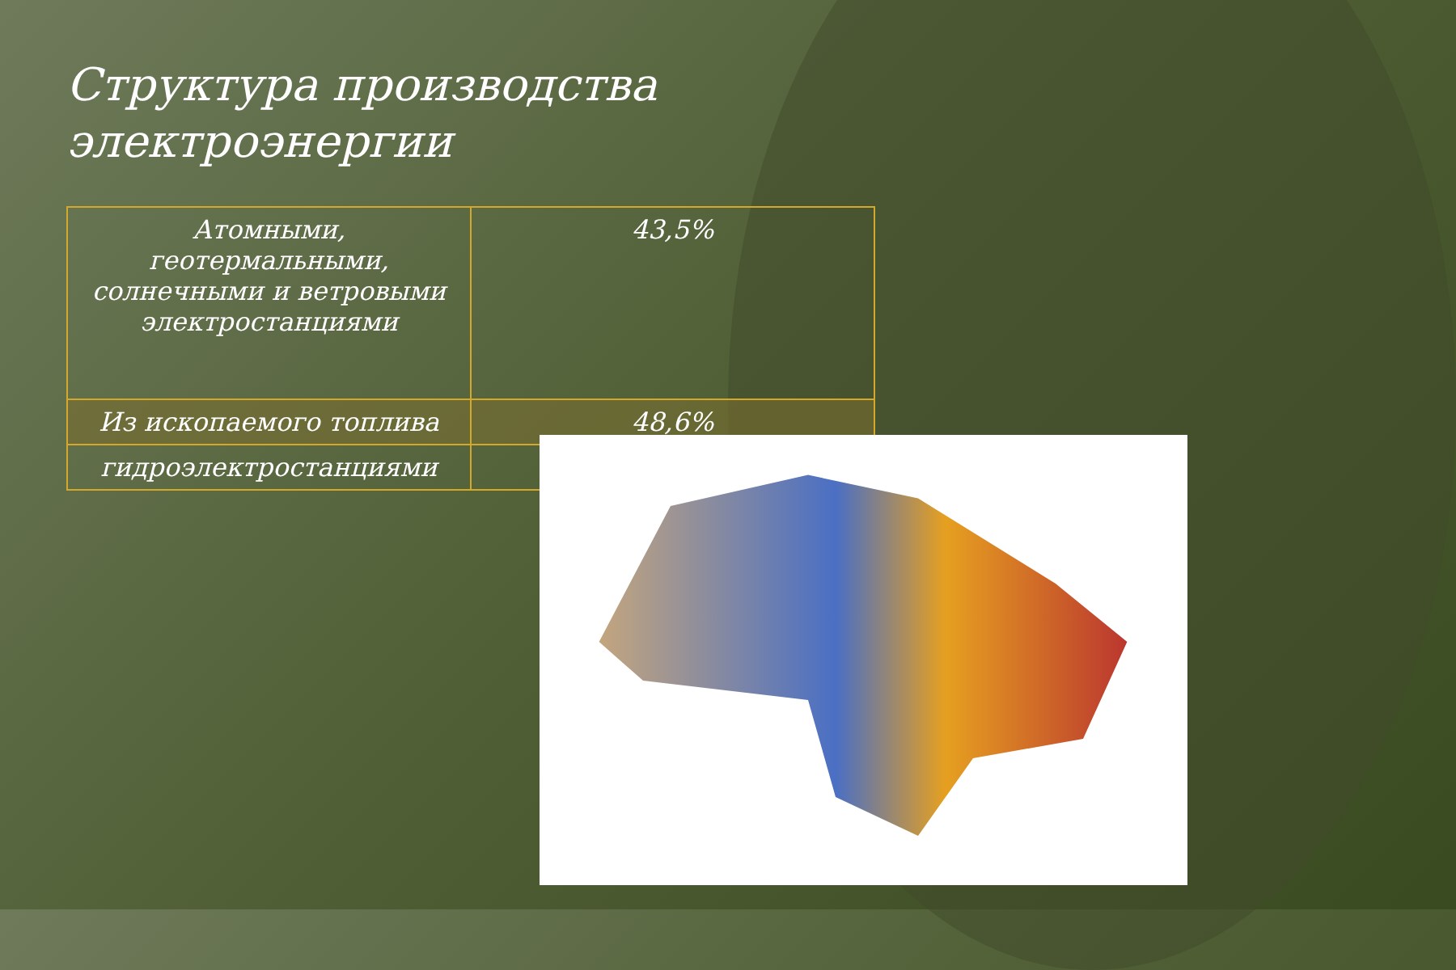Структура производства
электроэнергии
| Атомными, геотермальными, солнечными и ветровыми электростанциями | 43,5% |
| Из ископаемого топлива | 48,6% |
| гидроэлектростанциями | |